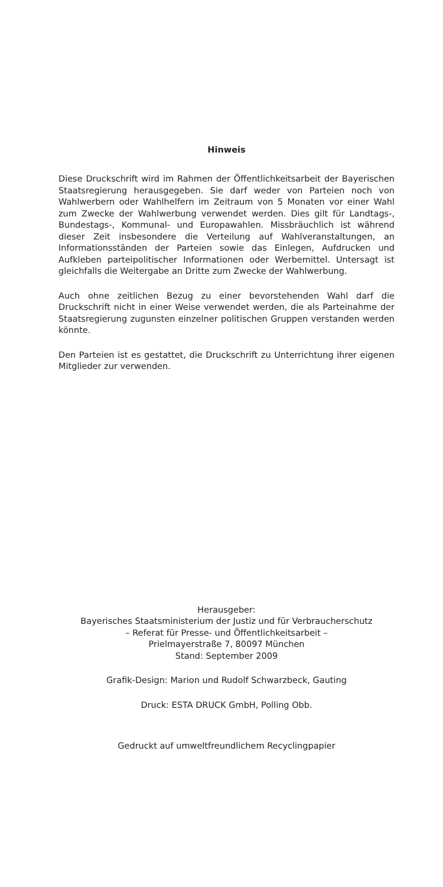Hinweis
Diese Druckschrift wird im Rahmen der Öffentlichkeitsarbeit der Bayerischen Staatsregierung herausgegeben. Sie darf weder von Parteien noch von Wahlwerbern oder Wahlhelfern im Zeitraum von 5 Monaten vor einer Wahl zum Zwecke der Wahlwerbung verwendet werden. Dies gilt für Landtags-, Bundestags-, Kommunal- und Europawahlen. Missbräuchlich ist während dieser Zeit insbesondere die Verteilung auf Wahlveranstaltungen, an Informationsständen der Parteien sowie das Einlegen, Aufdrucken und Aufkleben parteipolitischer Informationen oder Werbemittel. Untersagt ist gleichfalls die Weitergabe an Dritte zum Zwecke der Wahlwerbung.
Auch ohne zeitlichen Bezug zu einer bevorstehenden Wahl darf die Druckschrift nicht in einer Weise verwendet werden, die als Parteinahme der Staatsregierung zugunsten einzelner politischen Gruppen verstanden werden könnte.
Den Parteien ist es gestattet, die Druckschrift zu Unterrichtung ihrer eigenen Mitglieder zur verwenden.
Herausgeber:
Bayerisches Staatsministerium der Justiz und für Verbraucherschutz
– Referat für Presse- und Öffentlichkeitsarbeit –
Prielmayerstraße 7, 80097 München
Stand: September 2009
Grafik-Design: Marion und Rudolf Schwarzbeck, Gauting
Druck: ESTA DRUCK GmbH, Polling Obb.
Gedruckt auf umweltfreundlichem Recyclingpapier